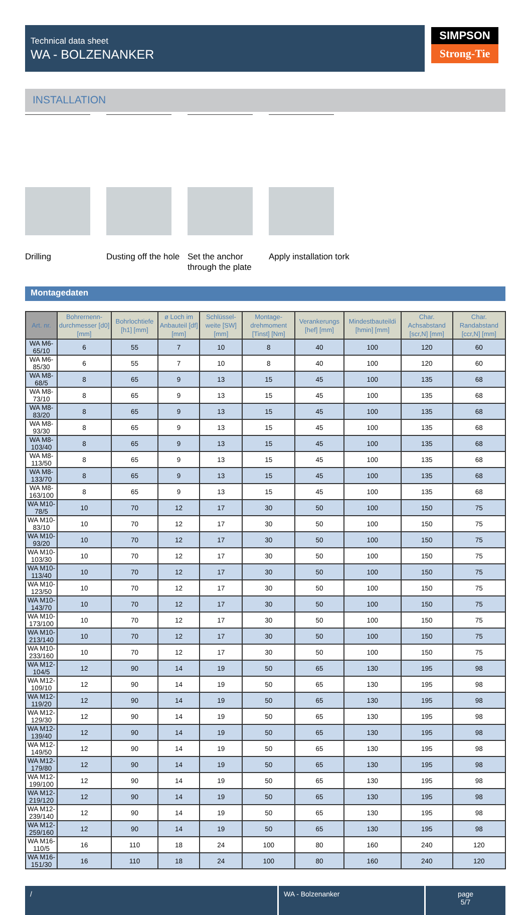Technical data sheet
WA - BOLZENANKER
SIMPSON
Strong-Tie
INSTALLATION
Drilling Dusting off the hole
Set the anchor through the plate
Apply installation tork
Montagedaten
| Art. nr. | Bohrernenn-durchmesser [d0] [mm] | Bohrlochtiefe [h1] [mm] | ø Loch im Anbauteil [df] [mm] | Schlüssel-weite [SW] [mm] | Montage-drehmoment [Tinst] [Nm] | Verankerungs [hef] [mm] | Mindestbauteildi [hmin] [mm] | Char. Achsabstand [scr,N] [mm] | Char. Randabstand [ccr,N] [mm] |
| --- | --- | --- | --- | --- | --- | --- | --- | --- | --- |
| WA M6-65/10 | 6 | 55 | 7 | 10 | 8 | 40 | 100 | 120 | 60 |
| WA M6-85/30 | 6 | 55 | 7 | 10 | 8 | 40 | 100 | 120 | 60 |
| WA M8-68/5 | 8 | 65 | 9 | 13 | 15 | 45 | 100 | 135 | 68 |
| WA M8-73/10 | 8 | 65 | 9 | 13 | 15 | 45 | 100 | 135 | 68 |
| WA M8-83/20 | 8 | 65 | 9 | 13 | 15 | 45 | 100 | 135 | 68 |
| WA M8-93/30 | 8 | 65 | 9 | 13 | 15 | 45 | 100 | 135 | 68 |
| WA M8-103/40 | 8 | 65 | 9 | 13 | 15 | 45 | 100 | 135 | 68 |
| WA M8-113/50 | 8 | 65 | 9 | 13 | 15 | 45 | 100 | 135 | 68 |
| WA M8-133/70 | 8 | 65 | 9 | 13 | 15 | 45 | 100 | 135 | 68 |
| WA M8-163/100 | 8 | 65 | 9 | 13 | 15 | 45 | 100 | 135 | 68 |
| WA M10-78/5 | 10 | 70 | 12 | 17 | 30 | 50 | 100 | 150 | 75 |
| WA M10-83/10 | 10 | 70 | 12 | 17 | 30 | 50 | 100 | 150 | 75 |
| WA M10-93/20 | 10 | 70 | 12 | 17 | 30 | 50 | 100 | 150 | 75 |
| WA M10-103/30 | 10 | 70 | 12 | 17 | 30 | 50 | 100 | 150 | 75 |
| WA M10-113/40 | 10 | 70 | 12 | 17 | 30 | 50 | 100 | 150 | 75 |
| WA M10-123/50 | 10 | 70 | 12 | 17 | 30 | 50 | 100 | 150 | 75 |
| WA M10-143/70 | 10 | 70 | 12 | 17 | 30 | 50 | 100 | 150 | 75 |
| WA M10-173/100 | 10 | 70 | 12 | 17 | 30 | 50 | 100 | 150 | 75 |
| WA M10-213/140 | 10 | 70 | 12 | 17 | 30 | 50 | 100 | 150 | 75 |
| WA M10-233/160 | 10 | 70 | 12 | 17 | 30 | 50 | 100 | 150 | 75 |
| WA M12-104/5 | 12 | 90 | 14 | 19 | 50 | 65 | 130 | 195 | 98 |
| WA M12-109/10 | 12 | 90 | 14 | 19 | 50 | 65 | 130 | 195 | 98 |
| WA M12-119/20 | 12 | 90 | 14 | 19 | 50 | 65 | 130 | 195 | 98 |
| WA M12-129/30 | 12 | 90 | 14 | 19 | 50 | 65 | 130 | 195 | 98 |
| WA M12-139/40 | 12 | 90 | 14 | 19 | 50 | 65 | 130 | 195 | 98 |
| WA M12-149/50 | 12 | 90 | 14 | 19 | 50 | 65 | 130 | 195 | 98 |
| WA M12-179/80 | 12 | 90 | 14 | 19 | 50 | 65 | 130 | 195 | 98 |
| WA M12-199/100 | 12 | 90 | 14 | 19 | 50 | 65 | 130 | 195 | 98 |
| WA M12-219/120 | 12 | 90 | 14 | 19 | 50 | 65 | 130 | 195 | 98 |
| WA M12-239/140 | 12 | 90 | 14 | 19 | 50 | 65 | 130 | 195 | 98 |
| WA M12-259/160 | 12 | 90 | 14 | 19 | 50 | 65 | 130 | 195 | 98 |
| WA M16-110/5 | 16 | 110 | 18 | 24 | 100 | 80 | 160 | 240 | 120 |
| WA M16-151/30 | 16 | 110 | 18 | 24 | 100 | 80 | 160 | 240 | 120 |
/ WA - Bolzenanker page
5/7